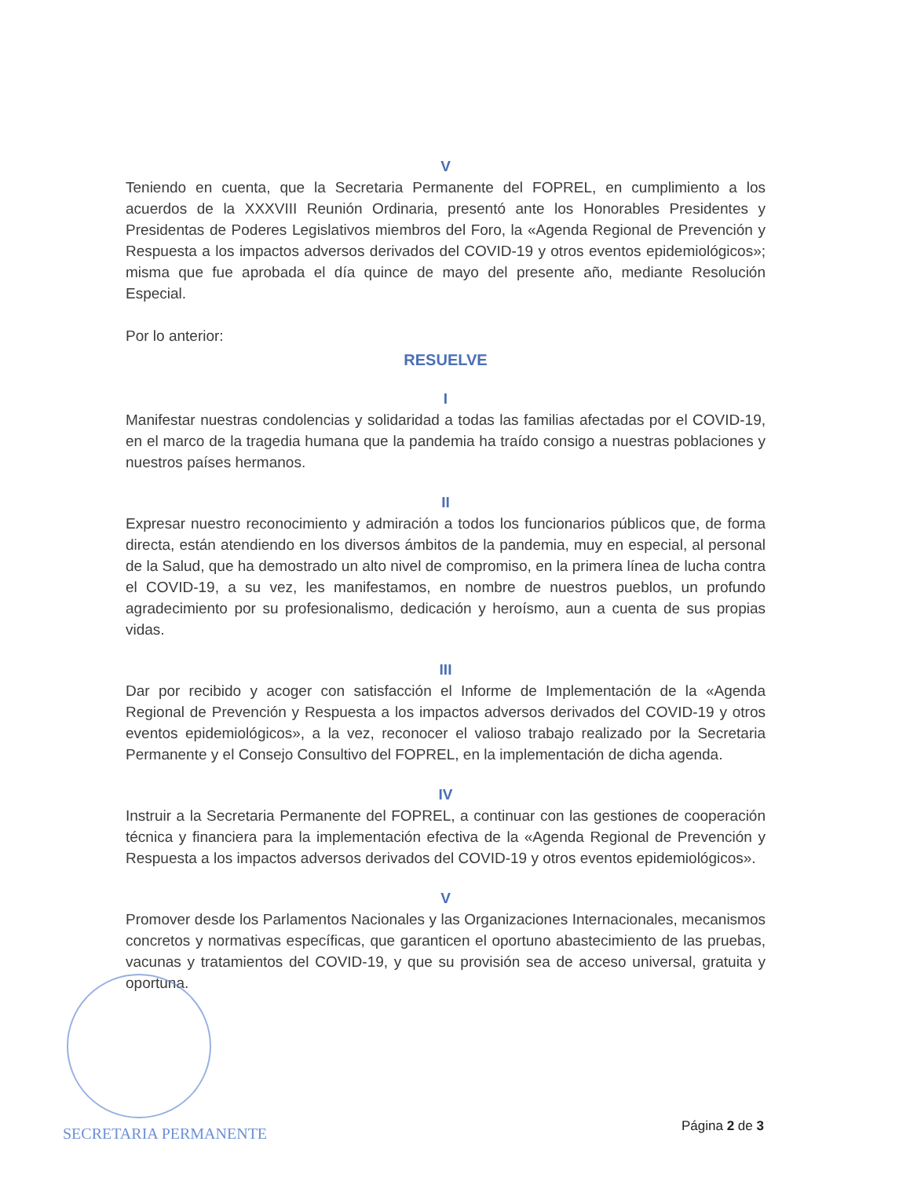V
Teniendo en cuenta, que la Secretaria Permanente del FOPREL, en cumplimiento a los acuerdos de la XXXVIII Reunión Ordinaria, presentó ante los Honorables Presidentes y Presidentas de Poderes Legislativos miembros del Foro, la «Agenda Regional de Prevención y Respuesta a los impactos adversos derivados del COVID-19 y otros eventos epidemiológicos»; misma que fue aprobada el día quince de mayo del presente año, mediante Resolución Especial.
Por lo anterior:
RESUELVE
I
Manifestar nuestras condolencias y solidaridad a todas las familias afectadas por el COVID-19, en el marco de la tragedia humana que la pandemia ha traído consigo a nuestras poblaciones y nuestros países hermanos.
II
Expresar nuestro reconocimiento y admiración a todos los funcionarios públicos que, de forma directa, están atendiendo en los diversos ámbitos de la pandemia, muy en especial, al personal de la Salud, que ha demostrado un alto nivel de compromiso, en la primera línea de lucha contra el COVID-19, a su vez, les manifestamos, en nombre de nuestros pueblos, un profundo agradecimiento por su profesionalismo, dedicación y heroísmo, aun a cuenta de sus propias vidas.
III
Dar por recibido y acoger con satisfacción el Informe de Implementación de la «Agenda Regional de Prevención y Respuesta a los impactos adversos derivados del COVID-19 y otros eventos epidemiológicos», a la vez, reconocer el valioso trabajo realizado por la Secretaria Permanente y el Consejo Consultivo del FOPREL, en la implementación de dicha agenda.
IV
Instruir a la Secretaria Permanente del FOPREL, a continuar con las gestiones de cooperación técnica y financiera para la implementación efectiva de la «Agenda Regional de Prevención y Respuesta a los impactos adversos derivados del COVID-19 y otros eventos epidemiológicos».
V
Promover desde los Parlamentos Nacionales y las Organizaciones Internacionales, mecanismos concretos y normativas específicas, que garanticen el oportuno abastecimiento de las pruebas, vacunas y tratamientos del COVID-19, y que su provisión sea de acceso universal, gratuita y oportuna.
SECRETARIA PERMANENTE Página 2 de 3